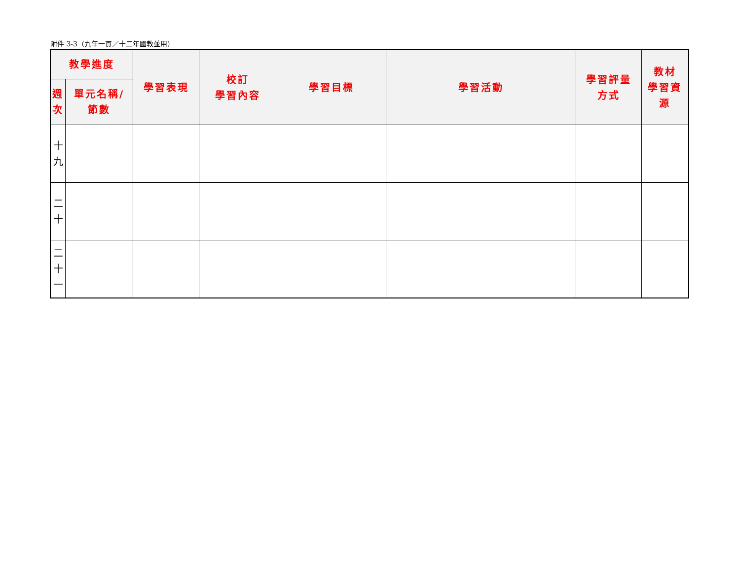附件 3-3（九年一貫／十二年國教並用）
| 教學進度 | | 學習表現 | 校訂 學習內容 | 學習目標 | 學習活動 | 學習評量 方式 | 教材 學習資 源 |
| --- | --- | --- | --- | --- | --- | --- | --- |
| 週 次 | 單元名稱/ 節數 | | | | | | |
| 十 九 | | | | | | | |
| 二 十 | | | | | | | |
| 二 十 一 | | | | | | | |